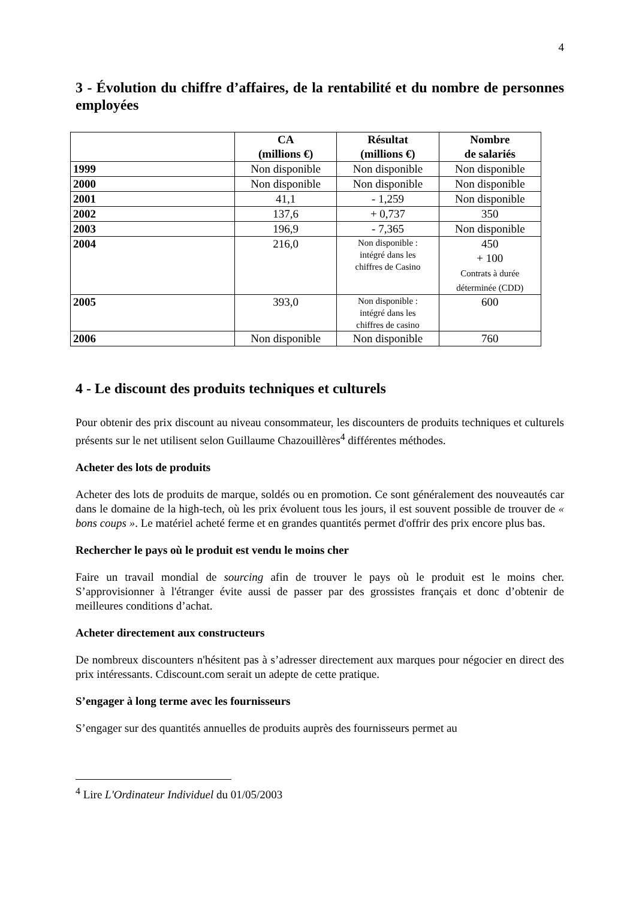4
3 - Évolution du chiffre d’affaires, de la rentabilité et du nombre de personnes employées
| | CA (millions €) | Résultat (millions €) | Nombre de salariés |
| --- | --- | --- | --- |
| 1999 | Non disponible | Non disponible | Non disponible |
| 2000 | Non disponible | Non disponible | Non disponible |
| 2001 | 41,1 | - 1,259 | Non disponible |
| 2002 | 137,6 | + 0,737 | 350 |
| 2003 | 196,9 | - 7,365 | Non disponible |
| 2004 | 216,0 | Non disponible : intégré dans les chiffres de Casino | 450 + 100 Contrats à durée déterminée (CDD) |
| 2005 | 393,0 | Non disponible : intégré dans les chiffres de casino | 600 |
| 2006 | Non disponible | Non disponible | 760 |
4 - Le discount des produits techniques et culturels
Pour obtenir des prix discount au niveau consommateur, les discounters de produits techniques et culturels présents sur le net utilisent selon Guillaume Chazouillères<sup>4</sup> différentes méthodes.
Acheter des lots de produits
Acheter des lots de produits de marque, soldés ou en promotion. Ce sont généralement des nouveautés car dans le domaine de la high-tech, où les prix évoluent tous les jours, il est souvent possible de trouver de « bons coups ». Le matériel acheté ferme et en grandes quantités permet d'offrir des prix encore plus bas.
Rechercher le pays où le produit est vendu le moins cher
Faire un travail mondial de sourcing afin de trouver le pays où le produit est le moins cher. S’approvisionner à l'étranger évite aussi de passer par des grossistes français et donc d’obtenir de meilleures conditions d’achat.
Acheter directement aux constructeurs
De nombreux discounters n'hésitent pas à s’adresser directement aux marques pour négocier en direct des prix intéressants. Cdiscount.com serait un adepte de cette pratique.
S’engager à long terme avec les fournisseurs
S’engager sur des quantités annuelles de produits auprès des fournisseurs permet au
<sup>4</sup> Lire L'Ordinateur Individuel du 01/05/2003